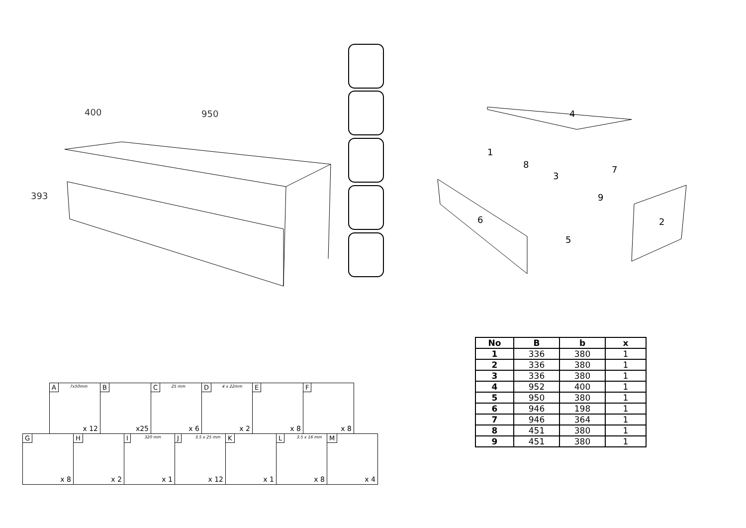400
950
393
4
1
8
3
7
9
6
2
5
A 7x50mm
x 12
B
x25
C 25 mm
x 6
D 4 x 22mm
x 2
E
x 8
F
x 8
G
x 8
H
x 2
I 320 mm
x 1
J 3.5 x 25 mm
x 12
K
x 1
L 3.5 x 16 mm
x 8
M
x 4
| No | B | b | x |
| --- | --- | --- | --- |
| 1 | 336 | 380 | 1 |
| 2 | 336 | 380 | 1 |
| 3 | 336 | 380 | 1 |
| 4 | 952 | 400 | 1 |
| 5 | 950 | 380 | 1 |
| 6 | 946 | 198 | 1 |
| 7 | 946 | 364 | 1 |
| 8 | 451 | 380 | 1 |
| 9 | 451 | 380 | 1 |